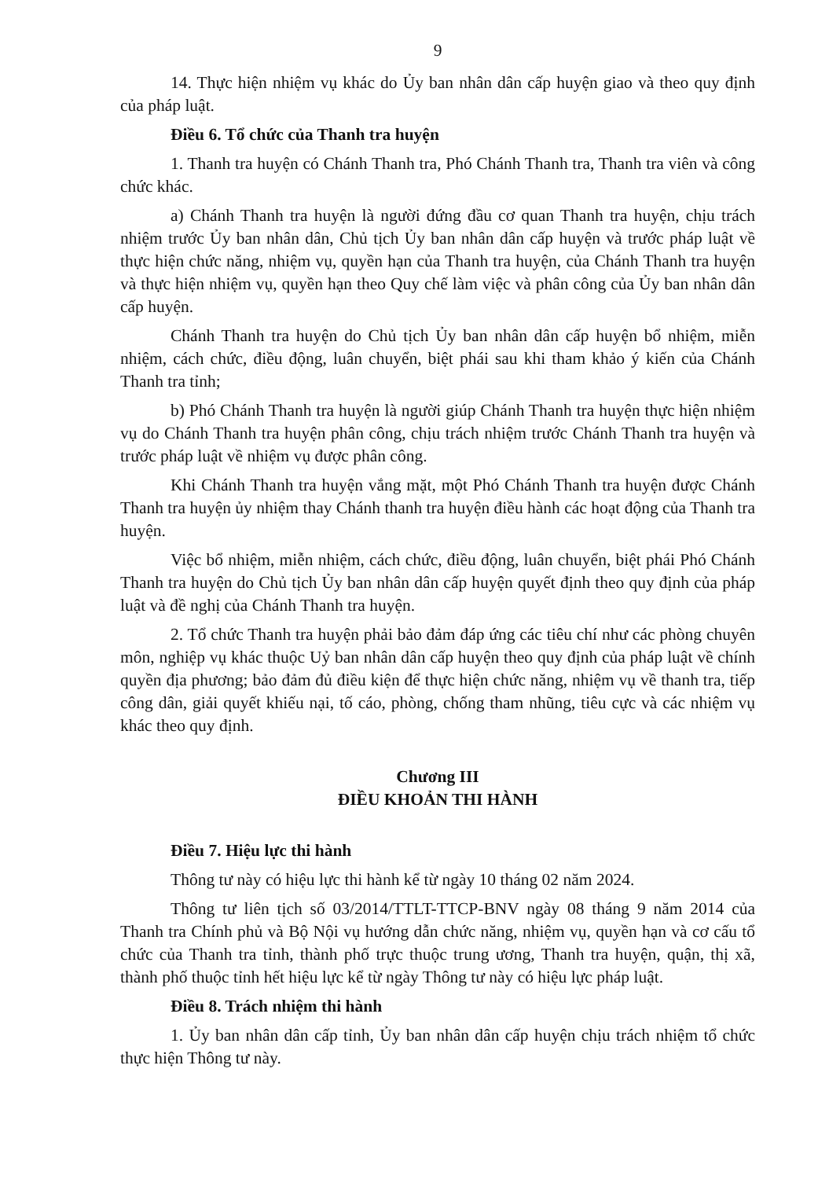9
14. Thực hiện nhiệm vụ khác do Ủy ban nhân dân cấp huyện giao và theo quy định của pháp luật.
Điều 6. Tổ chức của Thanh tra huyện
1. Thanh tra huyện có Chánh Thanh tra, Phó Chánh Thanh tra, Thanh tra viên và công chức khác.
a) Chánh Thanh tra huyện là người đứng đầu cơ quan Thanh tra huyện, chịu trách nhiệm trước Ủy ban nhân dân, Chủ tịch Ủy ban nhân dân cấp huyện và trước pháp luật về thực hiện chức năng, nhiệm vụ, quyền hạn của Thanh tra huyện, của Chánh Thanh tra huyện và thực hiện nhiệm vụ, quyền hạn theo Quy chế làm việc và phân công của Ủy ban nhân dân cấp huyện.
Chánh Thanh tra huyện do Chủ tịch Ủy ban nhân dân cấp huyện bổ nhiệm, miễn nhiệm, cách chức, điều động, luân chuyển, biệt phái sau khi tham khảo ý kiến của Chánh Thanh tra tỉnh;
b) Phó Chánh Thanh tra huyện là người giúp Chánh Thanh tra huyện thực hiện nhiệm vụ do Chánh Thanh tra huyện phân công, chịu trách nhiệm trước Chánh Thanh tra huyện và trước pháp luật về nhiệm vụ được phân công.
Khi Chánh Thanh tra huyện vắng mặt, một Phó Chánh Thanh tra huyện được Chánh Thanh tra huyện ủy nhiệm thay Chánh thanh tra huyện điều hành các hoạt động của Thanh tra huyện.
Việc bổ nhiệm, miễn nhiệm, cách chức, điều động, luân chuyển, biệt phái Phó Chánh Thanh tra huyện do Chủ tịch Ủy ban nhân dân cấp huyện quyết định theo quy định của pháp luật và đề nghị của Chánh Thanh tra huyện.
2. Tổ chức Thanh tra huyện phải bảo đảm đáp ứng các tiêu chí như các phòng chuyên môn, nghiệp vụ khác thuộc Uỷ ban nhân dân cấp huyện theo quy định của pháp luật về chính quyền địa phương; bảo đảm đủ điều kiện để thực hiện chức năng, nhiệm vụ về thanh tra, tiếp công dân, giải quyết khiếu nại, tố cáo, phòng, chống tham nhũng, tiêu cực và các nhiệm vụ khác theo quy định.
Chương III
ĐIỀU KHOẢN THI HÀNH
Điều 7. Hiệu lực thi hành
Thông tư này có hiệu lực thi hành kể từ ngày 10 tháng 02 năm 2024.
Thông tư liên tịch số 03/2014/TTLT-TTCP-BNV ngày 08 tháng 9 năm 2014 của Thanh tra Chính phủ và Bộ Nội vụ hướng dẫn chức năng, nhiệm vụ, quyền hạn và cơ cấu tổ chức của Thanh tra tỉnh, thành phố trực thuộc trung ương, Thanh tra huyện, quận, thị xã, thành phố thuộc tỉnh hết hiệu lực kể từ ngày Thông tư này có hiệu lực pháp luật.
Điều 8. Trách nhiệm thi hành
1. Ủy ban nhân dân cấp tỉnh, Ủy ban nhân dân cấp huyện chịu trách nhiệm tổ chức thực hiện Thông tư này.